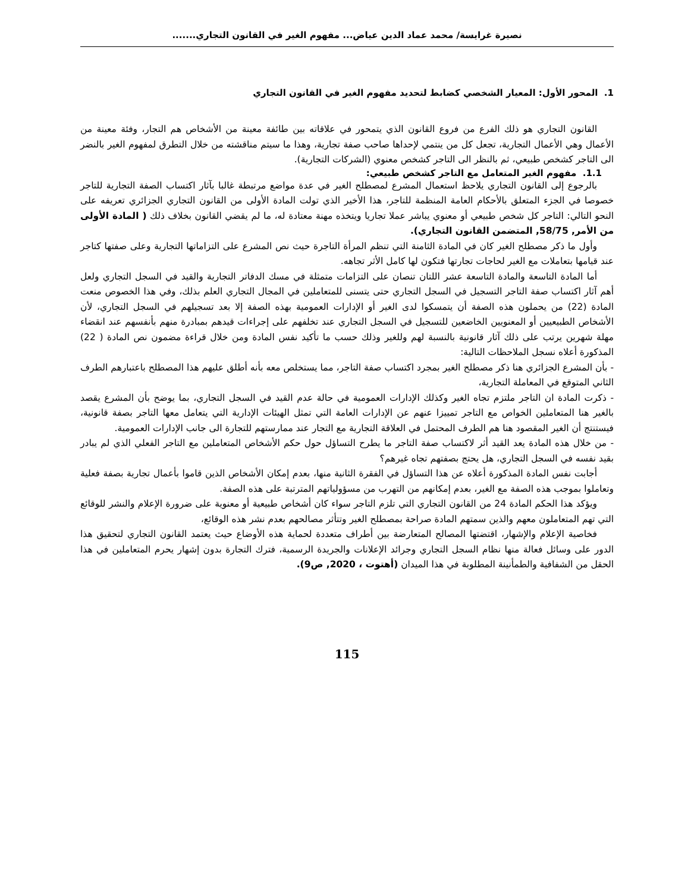نصيرة غرايسة/ محمد عماد الدين عياض... مفهوم الغير في القانون التجاري.......
1. المحور الأول: المعيار الشخصي كضابط لتحديد مفهوم الغير في القانون التجاري
القانون التجاري هو ذلك الفرع من فروع القانون الذي يتمحور في علاقاته بين طائفة معينة من الأشخاص هم التجار، وفئة معينة من الأعمال وهي الأعمال التجارية، تجعل كل من ينتمي لإحداها صاحب صفة تجارية، وهذا ما سيتم مناقشته من خلال التطرق لمفهوم الغير بالنضر الى التاجر كشخص طبيعي، ثم بالنظر الى التاجر كشخص معنوي (الشركات التجارية).
1.1. مفهوم الغير المتعامل مع التاجر كشخص طبيعي:
بالرجوع إلى القانون التجاري يلاحظ استعمال المشرع لمصطلح الغير في عدة مواضع مرتبطة غالبا بآثار اكتساب الصفة التجارية للتاجر خصوصا في الجزء المتعلق بالأحكام العامة المنظمة للتاجر، هذا الأخير الذي تولت المادة الأولى من القانون التجاري الجزائري تعريفه على النحو التالي: التاجر كل شخص طبيعي أو معنوي يباشر عملا تجاريا ويتخذه مهنة معتادة له، ما لم يقضي القانون بخلاف ذلك ( المادة الأولى من الأمر, 58/75, المتضمن القانون التجاري).
وأول ما ذكر مصطلح الغير كان في المادة الثامنة التي تنظم المرأة التاجرة حيث نص المشرع على التزاماتها التجارية وعلى صفتها كتاجر عند قيامها بتعاملات مع الغير لحاجات تجارتها فتكون لها كامل الأثر تجاهه.
أما المادة التاسعة والمادة التاسعة عشر اللتان تنصان على التزامات متمثلة في مسك الدفاتر التجارية والقيد في السجل التجاري ولعل أهم آثار اكتساب صفة التاجر التسجيل في السجل التجاري حتى يتسنى للمتعاملين في المجال التجاري العلم بذلك، وفي هذا الخصوص منعت المادة (22) من يحملون هذه الصفة أن يتمسكوا لدى الغير أو الإدارات العمومية بهذه الصفة إلا بعد تسجيلهم في السجل التجاري، لأن الأشخاص الطبيعيين أو المعنويين الخاضعين للتسجيل في السجل التجاري عند تخلفهم على إجراءات قيدهم بمبادرة منهم بأنفسهم عند انقضاء مهلة شهرين يرتب على ذلك آثار قانونية بالنسبة لهم وللغير وذلك حسب ما تأكيد نفس المادة ومن خلال قراءة مضمون نص المادة ( 22) المذكورة أعلاه نسجل الملاحظات التالية:
- بأن المشرع الجزائري هنا ذكر مصطلح الغير بمجرد اكتساب صفة التاجر، مما يستخلص معه بأنه أطلق عليهم هذا المصطلح باعتبارهم الطرف الثاني المتوقع في المعاملة التجارية،
- ذكرت المادة ان التاجر ملتزم تجاه الغير وكذلك الإدارات العمومية في حالة عدم القيد في السجل التجاري، بما يوضح بأن المشرع يقصد بالغير هنا المتعاملين الخواص مع التاجر تمييزا عنهم عن الإدارات العامة التي تمثل الهيئات الإدارية التي يتعامل معها التاجر بصفة قانونية، فيستنتج أن الغير المقصود هنا هم الطرف المحتمل في العلاقة التجارية مع التجار عند ممارستهم للتجارة الى جانب الإدارات العمومية.
- من خلال هذه المادة يعد القيد أثر لاكتساب صفة التاجر ما يطرح التساؤل حول حكم الأشخاص المتعاملين مع التاجر الفعلي الذي لم يبادر بقيد نفسه في السجل التجاري، هل يحتج بصفتهم تجاه غيرهم؟
أجابت نفس المادة المذكورة أعلاه عن هذا التساؤل في الفقرة الثانية منها، بعدم إمكان الأشخاص الذين قاموا بأعمال تجارية بصفة فعلية وتعاملوا بموجب هذه الصفة مع الغير، بعدم إمكانهم من التهرب من مسؤولياتهم المترتبة على هذه الصفة.
ويؤكد هذا الحكم المادة 24 من القانون التجاري التي تلزم التاجر سواء كان أشخاص طبيعية أو معنوية على ضرورة الإعلام والنشر للوقائع التي تهم المتعاملون معهم والذين سمتهم المادة صراحة بمصطلح الغير وتتأثر مصالحهم بعدم نشر هذه الوقائع،
فخاصية الإعلام والإشهار، اقتضتها المصالح المتعارضة بين أطراف متعددة لحماية هذه الأوضاع حيث يعتمد القانون التجاري لتحقيق هذا الدور على وسائل فعالة منها نظام السجل التجاري وجرائد الإعلانات والجريدة الرسمية، فترك التجارة بدون إشهار يحرم المتعاملين في هذا الحقل من الشفافية والطمأنينة المطلوبة في هذا الميدان (أهتوت ، 2020, ص9).
115